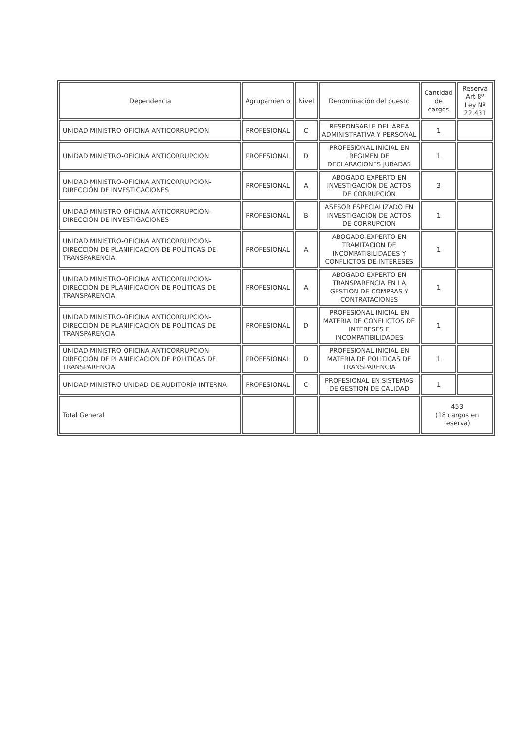| Dependencia | Agrupamiento | Nivel | Denominación del puesto | Cantidad de cargos | Reserva Art 8º Ley Nº 22.431 |
| --- | --- | --- | --- | --- | --- |
| UNIDAD MINISTRO-OFICINA ANTICORRUPCION | PROFESIONAL | C | RESPONSABLE DEL ÁREA ADMINISTRATIVA Y PERSONAL | 1 | |
| UNIDAD MINISTRO-OFICINA ANTICORRUPCION | PROFESIONAL | D | PROFESIONAL INICIAL EN REGIMEN DE DECLARACIONES JURADAS | 1 | |
| UNIDAD MINISTRO-OFICINA ANTICORRUPCION-DIRECCIÓN DE INVESTIGACIONES | PROFESIONAL | A | ABOGADO EXPERTO EN INVESTIGACIÓN DE ACTOS DE CORRUPCIÓN | 3 | |
| UNIDAD MINISTRO-OFICINA ANTICORRUPCION-DIRECCIÓN DE INVESTIGACIONES | PROFESIONAL | B | ASESOR ESPECIALIZADO EN INVESTIGACIÓN DE ACTOS DE CORRUPCION | 1 | |
| UNIDAD MINISTRO-OFICINA ANTICORRUPCION-DIRECCIÓN DE PLANIFICACION DE POLÍTICAS DE TRANSPARENCIA | PROFESIONAL | A | ABOGADO EXPERTO EN TRAMITACION DE INCOMPATI8ILIDADES Y CONFLICTOS DE INTERESES | 1 | |
| UNIDAD MINISTRO-OFICINA ANTICORRUPCION-DIRECCIÓN DE PLANIFICACION DE POLÍTICAS DE TRANSPARENCIA | PROFESIONAL | A | ABOGADO EXPERTO EN TRANSPARENCIA EN LA GESTION DE COMPRAS Y CONTRATACIONES | 1 | |
| UNIDAD MINISTRO-OFICINA ANTICORRUPCION-DIRECCIÓN DE PLANIFICACION DE POLÍTICAS DE TRANSPARENCIA | PROFESIONAL | D | PROFESIONAL INICIAL EN MATERIA DE CONFLICTOS DE INTERESES E INCOMPATIBILIDADES | 1 | |
| UNIDAD MINISTRO-OFICINA ANTICORRUPCION-DIRECCIÓN DE PLANIFICACION DE POLÍTICAS DE TRANSPARENCIA | PROFESIONAL | D | PROFESIONAL INICIAL EN MATERIA DE POLITICAS DE TRANSPARENCIA | 1 | |
| UNIDAD MINISTRO-UNIDAD DE AUDITORÍA INTERNA | PROFESIONAL | C | PROFESIONAL EN SISTEMAS DE GESTION DE CALIDAD | 1 | |
| Total General | | | | 453 (18 cargos en reserva) | |